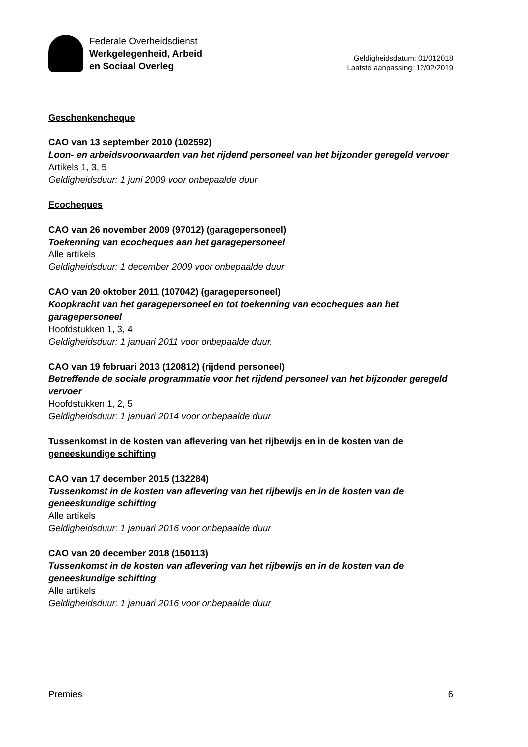Federale Overheidsdienst
Werkgelegenheid, Arbeid
en Sociaal Overleg
Geldigheidsdatum: 01/012018
Laatste aanpassing: 12/02/2019
Geschenkencheque
CAO van 13 september 2010 (102592)
Loon- en arbeidsvoorwaarden van het rijdend personeel van het bijzonder geregeld vervoer
Artikels 1, 3, 5
Geldigheidsduur: 1 juni 2009 voor onbepaalde duur
Ecocheques
CAO van 26 november 2009 (97012) (garagepersoneel)
Toekenning van ecocheques aan het garagepersoneel
Alle artikels
Geldigheidsduur: 1 december 2009 voor onbepaalde duur
CAO van 20 oktober 2011 (107042) (garagepersoneel)
Koopkracht van het garagepersoneel en tot toekenning van ecocheques aan het garagepersoneel
Hoofdstukken 1, 3, 4
Geldigheidsduur: 1 januari 2011 voor onbepaalde duur.
CAO van 19 februari 2013 (120812) (rijdend personeel)
Betreffende de sociale programmatie voor het rijdend personeel van het bijzonder geregeld vervoer
Hoofdstukken 1, 2, 5
Geldigheidsduur: 1 januari 2014 voor onbepaalde duur
Tussenkomst in de kosten van aflevering van het rijbewijs en in de kosten van de geneeskundige schifting
CAO van 17 december 2015 (132284)
Tussenkomst in de kosten van aflevering van het rijbewijs en in de kosten van de geneeskundige schifting
Alle artikels
Geldigheidsduur: 1 januari 2016 voor onbepaalde duur
CAO van 20 december 2018 (150113)
Tussenkomst in de kosten van aflevering van het rijbewijs en in de kosten van de geneeskundige schifting
Alle artikels
Geldigheidsduur: 1 januari 2016 voor onbepaalde duur
Premies 6